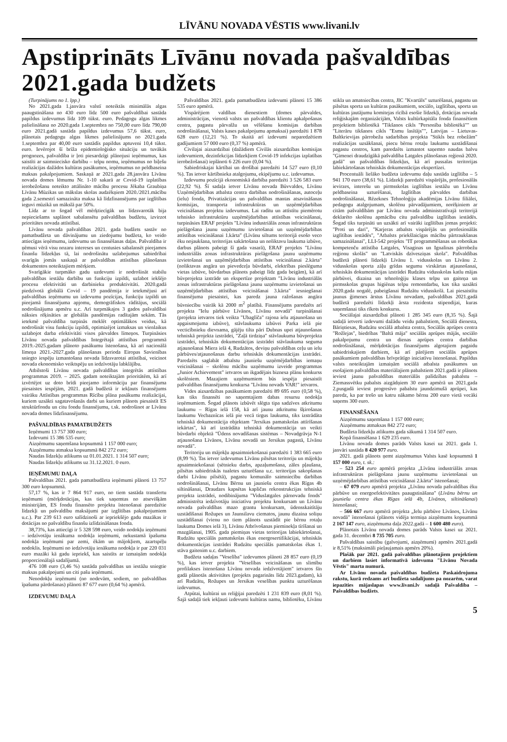LĪVĀNU NOVADA VĒSTIS www.livani.lv
Apstiprināts Līvānu novada pašvaldības 2021.gada budžets
(Turpinājums no 1. lpp.)
No 2021.gada 1.janvāra valstī noteiktās minimālās algas paaugstināšana no 430 euro līdz 500 euro pašvaldībai sastāda papildus izdevumus līdz 109 tūkst. euro. Pedagogu algas likmes palielināšana no 2020.gada 1.septembra no 750,00 euro līdz 790,00 euro 2021.gadā sastāda papildus izdevumus 57,6 tūkst. euro, plānotais pedagogu algas likmes palielinājums no 2021.gada 1.septembra par 40,00 euro sastādīs papildus aptuveni 10,4 tūkst. euro. Ievērojot šī brīža epidemioloģisko situāciju un tuvākās prognozes, pašvaldība ir ļoti piesardzīgi plānojusi ieņēmumus, kas saistīti ar saimniecisko darbību – telpu nomu, ieņēmumus no biļešu realizācijas dažādos kultūras pasākumos, ieņēmumus no peldbaseina maksas pakalpojumiem. Saskaņā ar 2021.gada 28.janvāra Līvānu novada domes lēmumu Nr. 1-10 sakarā ar Covid-19 izplatības ierobežošanu noteikto attālināto mācību procesu Jēkaba Graubiņa Līvānu Mūzikas un mākslas skolas audzēkņiem 2020./2021.mācību gada 2.semestrī samazināta maksa kā līdzfinansējums par izglītības ieguvi mūzikā un mākslā par 50%.
Līdz ar to šogad vēl mērķtiecīgāk un līdzsvarotāk bija nepieciešams saplānot sabalansētu pašvaldības budžetu, izvirzot prioritātes novada attīstībai.
Līvānu novada pašvaldības 2021. gada budžets sastāv no pamatbudžeta un dāvinājumu un ziedojumu budžeta, ko veido attiecīgas ieņēmumu, izdevumu un finansēšanas daļas. Pašvaldība ir ņēmusi vērā visu nozaru intereses un centusies sabalansēt pieejamos finanšu līdzekļus tā, lai nodrošinātu uzlabojumus sabiedrībai svarīgās jomās saskaņā ar pašvaldības attīstības plānošanas dokumentos noteiktajiem mērķiem.
Svarīgākie turpmāko gadu uzdevumi ir nodrošināt stabilu pašvaldības iestāžu darbību un funkciju izpildi, uzlabot iekšējo procesu efektivitāti un darbinieku produktivitāti. 2020.gadā piedzīvotā globālā Covid – 19 pandēmija ir ietekmējusi arī pašvaldības ieņēmumu un izdevumu pozīcijas, funkciju izpildi un pieejamā finansējuma apjomu, demogrāfiskos rādītājus, sociālā nodrošinājuma apmēru u.c. Arī turpmākajos 3 gados pašvaldībai nāksies rēķināties ar globālās pandēmijas radītajām sekām. Tās ietekmē pašvaldība turpinās meklēt optimālākos veidus, kā nodrošināt visu funkciju izpildi, optimizējot izmaksas un vienlaikus uzlabojot darba efektivitāti visos pārvaldes līmeņos. Turpināsies Līvānu novada pašvaldības Integrētajā attīstības programmā 2019.-2025.gadam plānoto pasākumu īstenošana, kā arī nacionālā līmeņa 2021.-2027.gada plānošanas perioda Eiropas Savienības sniegto iespēju izmantošana novada līdzsvarotai attīstībai, veicinot novada ekonomisko veiktspēju un iedzīvotāju labklājību.
Atbilstoši Līvānu novada pašvaldības integrētās attīstības programmas 2019. – 2025. gadam noteiktajām prioritātēm, kā arī izvērtējot uz doto brīdi pieejamo informāciju par finansējuma piesaistes iespējām, 2021. gadā budžetā ir iekļauts finansējums vairāku Attīstības programmas Rīcību plāna pasākumu realizācijai, kuriem uzsākti sagatavošanās darbi un kuriem plānots piesaistīt ES struktūrfondu un citu fondu finansējumu, t.sk. nodrošinot ar Līvānu novada domes līdzfinansējumu.
PAŠVALDĪBAS PAMATBUDŽETS
Ieņēmumi 13 757 300 euro;
Izdevumi 15 386 535 euro;
Aizņēmumu saņemšana kopsummā 1 157 000 euro;
Aizņēmumu atmaksa kopsummā 842 272 euro;
Naudas līdzekļu atlikums uz 01.01.2021. 1 314 507 euro;
Naudas līdzekļu atlikums uz 31.12.2021. 0 euro.
IEŅĒMUMU DAĻA
Pašvaldības 2021. gada pamatbudžeta ieņēmumi plānoti 13 757 300 euro kopsummā.
57,17 %, kas ir 7 864 917 euro, no tiem sastāda transfertu ieņēmumi (mērķdotācijas, kas tiek saņemtas no atsevišķām ministrijām, ES fondu finansēto projektu īstenošanai paredzētie līdzekļi un pašvaldību maksājumi par izglītības pakalpojumiem u.c.). Par 239 613 euro salīdzinoši ar iepriekšējo gadu mazākas ir dotācijas no pašvaldību finanšu izlīdzināšanas fonda.
38,73%, kas attiecīgi ir 5 328 598 euro, veido nodokļu ieņēmumi – iedzīvotāju ienākuma nodokļa ieņēmumi, nekustamā īpašuma nodokļa ieņēmumi par zemi, ēkām un mājokļiem, azartspēļu nodoklis. Ieņēmumi no iedzīvotāju ienākuma nodokļa ir par 220 031 euro mazāki kā gadu iepriekš, kas saistīts ar izmaiņām nodokļa proporcionālajā sadalījumā.
476 108 euro (3,46 %) sastāda pašvaldības un iestāžu sniegtie maksas pakalpojumi un citi pašu ieņēmumi.
Nenodokļu ieņēmumi (no nodevām, sodiem, no pašvaldības īpašuma pārdošanas) plānoti 87 677 euro (0,64 %) apmērā.
IZDEVUMU DAĻA
Pašvaldības 2021. gada pamatbudžeta izdevumi plānoti 15 386 535 euro apmērā.
Vispārējiem valdības dienestiem (domes pārvaldes, administrācijas, vienotā valsts un pašvaldības klientu apkalpošanas centra, pagastu pārvalžu un vēlēšanu komisijas darbības nodrošināšanai, Valsts kases pakalpojumu apmaksai) paredzēti 1 878 628 euro (12,21 %). To skaitā arī izdevumi neparedzētiem gadījumiem 57 000 euro (0,37 %) apmērā.
Civilajai aizsardzībai (dažādiem Civilās aizsardzības komisijas izdevumiem, dezinfekcijas līdzekļiem Covid-19 infekcijas izplatības ierobežošanai) ieplānoti 6 226 euro (0,04 %).
Sabiedriskajai kārtībai un drošībai paredzēti 14 527 euro (0,10 %). Tas ietver kārtībnieka atalgojumu, ekipējumu u.c. izdevumus.
Izdevumu pozīcijā ekonomiskā darbība paredzēti 3 526 583 euro (22,92 %). Šī sadaļa ietver Līvānu novada Būvvaldes, Līvānu Uzņēmējdarbības atbalsta centra darbības nodrošināšanas, autoceļu (ielu) fonda, Privatizācijas un pašvaldības mantas atsavināšanas komisijas, transporta infrastruktūras un uzņēmējdarbības veicināšanas projektu izdevumus. Lai radītu un attīstītu piemērotu tehnisko infrastruktūru uzņēmējdarbības attīstības veicināšanai, turpināsies ERAF projekts "Līvānu industriālās zonas infrastruktūras pielāgošana jaunu uzņēmumu izvietošanai un uzņēmējdarbības attīstības veicināšanai 1.kārta" (Līvānu siltums teritorijā esošo veco ēku nojaukšana, teritorijas sakārtošana un noliktavu laukuma izbūve, darbus plānots pabeigt šī gada vasarā), ERAF projekts "Līvānu industriālās zonas infrastruktūras pielāgošana jaunu uzņēmumu izvietošanai un uzņēmējdarbības attīstības veicināšanai 2.kārta" (noliktavas angāra un pievedceļa būvdarbi, elektrības pieslēguma vietas izbūve, būvdarbus plānots pabeigt līdz gada beigām), kā arī būvprojekta izstrāde un ekspertīze projektam "Līvānu industriālās zonas infrastruktūras pielāgošana jaunu uzņēmumu izvietošanai un uzņēmējdarbības attīstības veicināšanai 3.kārta" iesniegšanai finansējuma piesaistei, kas paredz jauna ražošanas angāra būvniecību vairāk kā 2000 m<sup>2</sup> platībā. Finansējums paredzēts arī projekta "Ielu pārbūve Līvānos, Līvānu novadā" turpināšanai (projekta ietvaros tiek veikta "Ubaglīča" rajona ielu atjaunošana un apgaismojuma izbūve), stāvlaukuma izbūvei Parka ielā pie vecticībnieku dievnama, gājēju tilta pāri Dubnas upei atjaunošanas tehniskā projekta izstrādei, "Zaļā tirdziņa" stāvlaukuma būvprojekta izstrādei, tehniskās dokumentācijas izstrādei stāvlaukuma seguma atjaunošanai Miera ielā 4, Rudzātos, deviņu pašvaldības ceļu un ielu pārbūves/atjaunošanas darbu tehniskās dokumentācijas izstrādei. Paredzēts saglabāt atbalstu jauniešu uzņēmējdarbības iemaņu veicināšanai – skolēnu mācību uzņēmumu izveide programmas „Junior Achievement" ietvaros un ikgadējais biznesa plānu konkurss skolēniem. Mazajiem uzņēmumiem būs iespēja piesaistīt pašvaldības finansējumu konkursa "Līvānu novads VAR!" ietvaros.
Vides aizsardzības pasākumiem paredzēti 89 695 euro (0,58 %), kas tiks finansēti no saņemtajiem dabas resursu nodokļa ieņēmumiem. Šogad plānots izbūvēt slēgta tipa sadzīves atkritumu laukumu – Rīgas ielā 158, kā arī jaunu atkritumu šķirošanas laukumu Vecbaznīcas ielā pie vecā tirgus laukuma, tiks izstrādāta tehniskā dokumentācija objektam "Jersikas pamatskolas attīrīšanas iekārtas", kā arī izstrādāta tehniskā dokumentācija un veikti būvdarbi objektā "Ūdens novadīšanas sistēmas – Novadgrāvja N-1 atjaunošana Līvānos, Līvānu novadā un Jersikas pagastā, Līvānu novadā".
Teritoriju un mājokļu apsaimniekošanai paredzēti 1 383 665 euro (8,99 %). Tas ietver izdevumus Līvānu pilsētas teritoriju un mājokļu apsaimniekošanai (sētnieku darbs, apzaļumošana, zāles pļaušana, pilsētas sabiedriskās tualetes uzturēšana u.c. teritorijas sakopšanas darbi Līvānu pilsētā), pagastu komunālo saimniecību darbības nodrošināšanai, Līvānu Bērnu un jauniešu centra ēkas Rīgas 4b siltināšanai, Draudzes kapsētas kapličas rekonstrukcijas tehniskā projekta izstrādei, nodibinājuma "Viduslatgales pārnovadu fonds" administrēta iedzīvotāju iniciatīvu projektu konkursam un Līvānu novada pašvaldības mazo grantu konkursam, ūdensskaitītāju uzstādīšanai Rožupes un Jaunsilavu ciematos, jaunu dizaina soliņu uzstādīšanai (vienu no tiem plānots uzstādīt pie bērnu rotaļu laukuma Domes ielā 3), Līvānu Atbrīvošanas pieminekļa tīrīšanai un mazgāšanai, 1905. gada piemiņas vietas teritorijas labiekārtošanai, Rudzātu speciālās pamatskolas ēkas energosertifikācijai, tehniskās dokumentācijas izstrādei Rudzātu speciālās pamatskolas ēkas 1. stāva gaitenim u.c. darbiem.
Budžeta sadaļas "Veselība" izdevumos plānoti 28 857 euro (0,19 %), kas ietver projekta "Veselības veicināšanas un slimību profilakses īstenošana Līvānu novada iedzīvotājiem" ietvaros šīn gadā plānotās aktivitātes (projekts pagarināts līdz 2023.gadam), kā arī Rudzātu, Rožupes un Jersikas veselības punktu uzturēšanas izdevumus.
Atpūtai, kultūrai un reliģijai paredzēti 1 231 839 euro (8,01 %). Šajā sadaļā tiek iekļauti izdevumi kultūras namu, bibliotēku, Līvānu stikla un amatniecības centra, JIC "Kvartāls" uzturēšanai, pagastu un pilsētas sporta un kultūras pasākumiem, sociālo, izglītības, sporta un kultūras jautājumu komitejas rīcībā esošie līdzekļi, dotācijas novada reliģiskajām organizācijām, Valsts kultūrkapitāla fonda finansētiem projektiem bibliotēkā "Tikšanos cikls "Personība bibliotēkā"" un "Literāru tikšanos cikls "Esmu lasītājs"", Latvijas – Lietuvas- Baltkrievijas pārrobežu sadarbības projekta "Stikls bez robežām" realizācijas uzsākšanai, piecu bērnu rotaļu laukumu uzstādīšanai pagastu centros, kam paredzēts izmantot saņemto naudas balvu "Ģimenei draudzīgākā pašvaldība Latgales plānošanas reģionā 2020. gadā" un pašvaldības līdzekļus, kā arī pussalas teritorijas labiekārtošanas tehniskās dokumentācijas ekspertīzei.
Procentuāli lielāko budžeta izdevumu daļu sastāda izglītība – 5 941 170 euro (38,61 %). Līdzekļi paredzēti vispārējās, profesionālās ievirzes, interešu un pirmsskolas izglītības iestāžu un Līvānu peldbaseina uzturēšanai, Izglītības pārvaldes darbības nodrošināšanai, Rēzeknes Tehnoloģiju akadēmijas Līvānu filiālei, pedagogu atalgojumam, skolēnu pārvadājumiem, norēķiniem ar citām pašvaldībām par Līvānu novada administratīvajā teritorijā deklarēto skolēnu apmācību citu pašvaldību izglītības iestādēs. Šogad tiks turpināti un uzsākti arī vairāki izglītības jomas projekti: "Proti un dari", "Karjeras atbalsts vispārējās un profesionālās izglītības iestādēs", "Atbalsts priekšlaicīgas mācību pārtraukšanas samazināšanai", LLI-542 projekts "IT programmēšanas un robotikas kompetenču attīstība Latgales, Visaginas un Ignalinas pārrobežu reģionu skolās" un "Latviskās dzīvesziņas skola". Pašvaldības budžetā plānoti līdzekļi Līvānu 1. vidusskolas un Līvānu 2. vidusskolas sporta zāļu grīdas segumu virskārtas atjaunošanai, tehniskās dokumentācijas izstrādei Rudzātu vidusskolas katlu mājas pārbūvei, dizaina un tehnoloģiju klases telpu un gaiteņa un pirmsskolas grupas higiēnas telpu remontdarbu, kas tika uzsākti 2020.gada nogalē, pabeigšanai Rudzātu vidusskolā. Lai piesaistītu jaunus ģimenes ārstus Līvānu novadam, pašvaldības 2021.gadā budžetā paredzēti līdzekļi ārsta rezidenta stipendijai, kuras saņemšanai tiks rīkots konkurss.
Sociālajai aizsardzībai plānoti 1 285 345 euro (8,35 %). Šajā sadaļā ietverti izdevumi dažādu veidu pabalstiem, Sociālā dienesta, Bāriņtiesas, Rudzātu sociālā atbalsta centra, Sociālās aprūpes centra "Rožlejas", biedrības "Baltā māja" sociālās aprūpes mājās, sociālo pakalpojumu centra un dienas aprūpes centra darbības nodrošināšanai, mērķdotācijas finansējums algotajiem pagaidu sabiedriskajiem darbiem, kā arī pārējiem sociālās aprūpes pasākumiem pašvaldības brīvprātīgo iniciatīvu īstenošanai. Papildus valsts noteiktajām izmaiņām sociālā atbalsta pasākumos un esošajiem pašvaldības materiālajiem pabalstiem 2021.gadā ir plānots ieviest jaunu pašvaldības materiālās palīdzības pabalstu – Ziemassvētku pabalsts aizgādņiem 30 euro apmērā un 2021.gada 2.pusgadā ieviest progresīvo pabalstu jaundzimušā aprūpei, kas paredz, ka par trešo un katru nākamo bērnu 200 euro vietā vecāki saņems 300 euro.
FINANSĒŠANA
Aizņēmumu saņemšana 1 157 000 euro;
Aizņēmumu atmaksas 842 272 euro;
Budžeta līdzekļu atlikums gada sākumā 1 314 507 euro.
Kopā finansēšana 1 629 235 euro.
Līvānu novada domes parāds Valsts kasei uz 2021. gada 1. janvāri sastāda 8 420 977 euro.
2021. gadā plānots ņemt aizņēmumus Valsts kasē kopsummā 1 157 000 euro, t. sk.:
– 523 254 euro apmērā projekta „Līvānu industriālās zonas infrastruktūras pielāgošana jaunu uzņēmumu izvietošanai un uzņēmējdarbības attīstības veicināšanai 2.kārta" īstenošanai;
– 67 079 euro apmērā projekta „Līvānu novada pašvaldības ēku pārbūve un energoefektivitātes paaugstināšana" (Līvānu bērnu un jauniešu centra ēkas Rīgas ielā 4b, Līvānos, siltināšanai) īstenošanai;
– 566 667 euro apmērā projekta „Ielu pārbūve Līvānos, Līvānu novadā" īstenošanai (plānots vidēja termiņa aizņēmums kopsummā 2 167 147 euro, aizņēmuma daļa 2022.gadā – 1 600 480 euro).
Plānotais Līvānu novada domes parāds Valsts kasei uz 2021. gada 31. decembri 8 735 705 euro.
Pašvaldības saistību (galvojumi, aizņēmumi) apmērs 2021.gadā ir 8,51% (maksimāli pieļaujamais apmērs 20%).
Plašāk par 2021. gadā pašvaldības plānotajiem projektiem un darbiem lasiet informatīvā izdevuma "Līvānu Novada Vēstis" marta numurā.
Ar Līvānu novada pašvaldības budžeta Paskaidrojuma rakstu, kurā redzams arī budžeta sadalījums pa nozarēm, varat iepazīties mājaslapas www.livani.lv sadaļā Pašvaldība – Pašvaldības budžets.
5